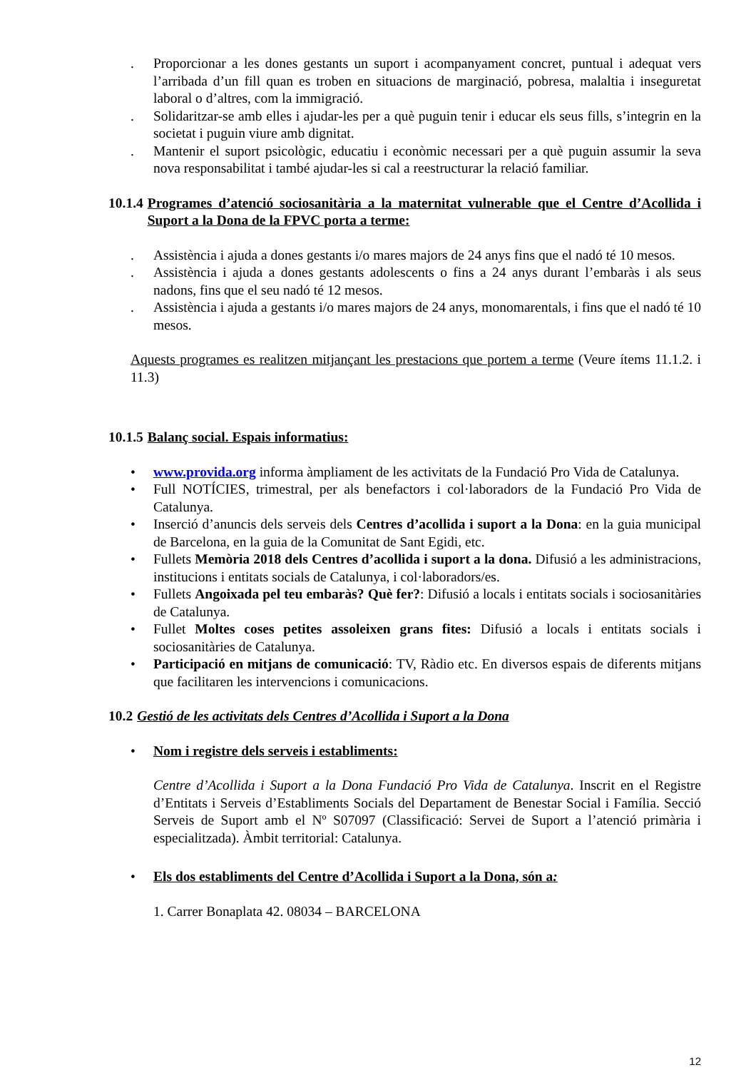. Proporcionar a les dones gestants un suport i acompanyament concret, puntual i adequat vers l’arribada d’un fill quan es troben en situacions de marginació, pobresa, malaltia i inseguretat laboral o d’altres, com la immigració.
. Solidaritzar-se amb elles i ajudar-les per a què puguin tenir i educar els seus fills, s’integrin en la societat i puguin viure amb dignitat.
. Mantenir el suport psicològic, educatiu i econòmic necessari per a què puguin assumir la seva nova responsabilitat i també ajudar-les si cal a reestructurar la relació familiar.
10.1.4 Programes d’atenció sociosanitària a la maternitat vulnerable que el Centre d’Acollida i Suport a la Dona de la FPVC porta a terme:
. Assistència i ajuda a dones gestants i/o mares majors de 24 anys fins que el nadó té 10 mesos.
. Assistència i ajuda a dones gestants adolescents o fins a 24 anys durant l’embaràs i als seus nadons, fins que el seu nadó té 12 mesos.
. Assistència i ajuda a gestants i/o mares majors de 24 anys, monomarentals, i fins que el nadó té 10 mesos.
Aquests programes es realitzen mitjançant les prestacions que portem a terme (Veure ítems 11.1.2. i 11.3)
10.1.5 Balanç social. Espais informatius:
• www.provida.org informa àmpliament de les activitats de la Fundació Pro Vida de Catalunya.
• Full NOTÍCIES, trimestral, per als benefactors i col·laboradors de la Fundació Pro Vida de Catalunya.
• Inserció d’anuncis dels serveis dels Centres d’acollida i suport a la Dona: en la guia municipal de Barcelona, en la guia de la Comunitat de Sant Egidi, etc.
• Fullets Memòria 2018 dels Centres d’acollida i suport a la dona. Difusió a les administracions, institucions i entitats socials de Catalunya, i col·laboradors/es.
• Fullets Angoixada pel teu embaràs? Què fer?: Difusió a locals i entitats socials i sociosanitàries de Catalunya.
• Fullet Moltes coses petites assoleixen grans fites: Difusió a locals i entitats socials i sociosanitàries de Catalunya.
• Participació en mitjans de comunicació: TV, Ràdio etc. En diversos espais de diferents mitjans que facilitaren les intervencions i comunicacions.
10.2 Gestió de les activitats dels Centres d’Acollida i Suport a la Dona
• Nom i registre dels serveis i establiments:
Centre d’Acollida i Suport a la Dona Fundació Pro Vida de Catalunya. Inscrit en el Registre d’Entitats i Serveis d’Establiments Socials del Departament de Benestar Social i Família. Secció Serveis de Suport amb el Nº S07097 (Classificació: Servei de Suport a l’atenció primària i especialitzada). Àmbit territorial: Catalunya.
• Els dos establiments del Centre d’Acollida i Suport a la Dona, són a:
1. Carrer Bonaplata 42. 08034 – BARCELONA
12